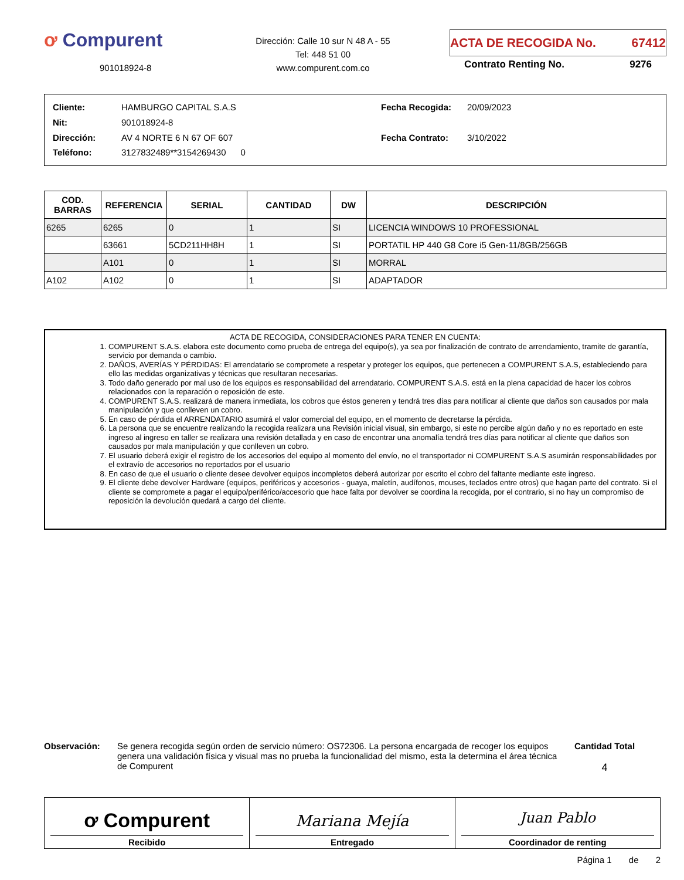ơ Compurent
901018924-8
Dirección: Calle 10 sur N 48 A - 55
Tel: 448 51 00
www.compurent.com.co
ACTA DE RECOGIDA No. 67412
Contrato Renting No. 9276
| Cliente: | HAMBURGO CAPITAL S.A.S |
| Nit: | 901018924-8 |
| Dirección: | AV 4 NORTE 6 N 67 OF 607 |
| Teléfono: | 3127832489**3154269430 0 |
| Fecha Recogida: | 20/09/2023 |
| Fecha Contrato: | 3/10/2022 |
| COD. BARRAS | REFERENCIA | SERIAL | CANTIDAD | DW | DESCRIPCIÓN |
| --- | --- | --- | --- | --- | --- |
| 6265 | 6265 | 0 | 1 | SI | LICENCIA WINDOWS 10 PROFESSIONAL |
| | 63661 | 5CD211HH8H | 1 | SI | PORTATIL HP 440 G8 Core i5 Gen-11/8GB/256GB |
| | A101 | 0 | 1 | SI | MORRAL |
| A102 | A102 | 0 | 1 | SI | ADAPTADOR |
ACTA DE RECOGIDA, CONSIDERACIONES PARA TENER EN CUENTA:
1. COMPURENT S.A.S. elabora este documento como prueba de entrega del equipo(s), ya sea por finalización de contrato de arrendamiento, tramite de garantía, servicio por demanda o cambio.
2. DAÑOS, AVERÍAS Y PÉRDIDAS: El arrendatario se compromete a respetar y proteger los equipos, que pertenecen a COMPURENT S.A.S, estableciendo para ello las medidas organizativas y técnicas que resultaran necesarias.
3. Todo daño generado por mal uso de los equipos es responsabilidad del arrendatario. COMPURENT S.A.S. está en la plena capacidad de hacer los cobros relacionados con la reparación o reposición de este.
4. COMPURENT S.A.S. realizará de manera inmediata, los cobros que éstos generen y tendrá tres días para notificar al cliente que daños son causados por mala manipulación y que conlleven un cobro.
5. En caso de pérdida el ARRENDATARIO asumirá el valor comercial del equipo, en el momento de decretarse la pérdida.
6. La persona que se encuentre realizando la recogida realizara una Revisión inicial visual, sin embargo, si este no percibe algún daño y no es reportado en este ingreso al ingreso en taller se realizara una revisión detallada y en caso de encontrar una anomalía tendrá tres días para notificar al cliente que daños son causados por mala manipulación y que conlleven un cobro.
7. El usuario deberá exigir el registro de los accesorios del equipo al momento del envío, no el transportador ni COMPURENT S.A.S asumirán responsabilidades por el extravío de accesorios no reportados por el usuario
8. En caso de que el usuario o cliente desee devolver equipos incompletos deberá autorizar por escrito el cobro del faltante mediante este ingreso.
9. El cliente debe devolver Hardware (equipos, periféricos y accesorios - guaya, maletín, audífonos, mouses, teclados entre otros) que hagan parte del contrato. Si el cliente se compromete a pagar el equipo/periférico/accesorio que hace falta por devolver se coordina la recogida, por el contrario, si no hay un compromiso de reposición la devolución quedará a cargo del cliente.
Observación: Se genera recogida según orden de servicio número: OS72306. La persona encargada de recoger los equipos genera una validación física y visual mas no prueba la funcionalidad del mismo, esta la determina el área técnica de Compurent
Cantidad Total
4
ơ Compurent
Recibido
Mariana Mejía
Entregado
Juan Pablo
Coordinador de renting
Página 1 de 2